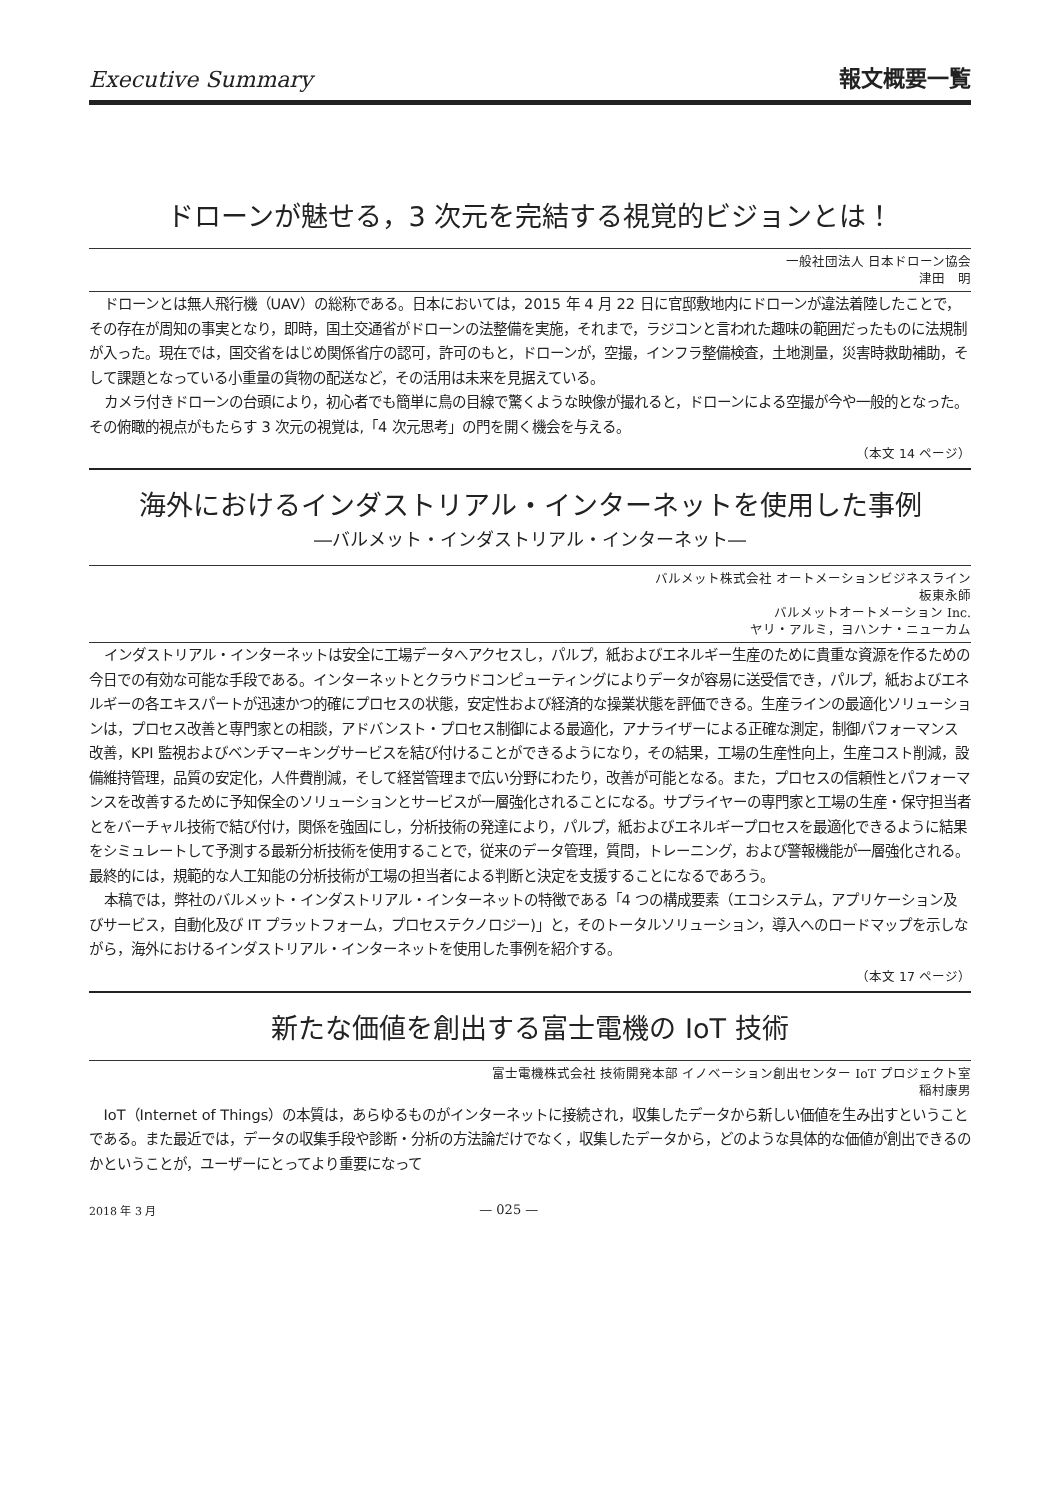Executive Summary 報文概要一覧
ドローンが魅せる，3 次元を完結する視覚的ビジョンとは！
一般社団法人 日本ドローン協会
津田　明
ドローンとは無人飛行機（UAV）の総称である。日本においては，2015 年 4 月 22 日に官邸敷地内にドローンが違法着陸したことで，その存在が周知の事実となり，即時，国土交通省がドローンの法整備を実施，それまで，ラジコンと言われた趣味の範囲だったものに法規制が入った。現在では，国交省をはじめ関係省庁の認可，許可のもと，ドローンが，空撮，インフラ整備検査，土地測量，災害時救助補助，そして課題となっている小重量の貨物の配送など，その活用は未来を見据えている。
カメラ付きドローンの台頭により，初心者でも簡単に鳥の目線で驚くような映像が撮れると，ドローンによる空撮が今や一般的となった。その俯瞰的視点がもたらす 3 次元の視覚は,「4 次元思考」の門を開く機会を与える。
（本文 14 ページ）
海外におけるインダストリアル・インターネットを使用した事例
―バルメット・インダストリアル・インターネット―
バルメット株式会社 オートメーションビジネスライン
板東永師
バルメットオートメーション Inc.
ヤリ・アルミ，ヨハンナ・ニューカム
インダストリアル・インターネットは安全に工場データへアクセスし，パルプ，紙およびエネルギー生産のために貴重な資源を作るための今日での有効な可能な手段である。インターネットとクラウドコンピューティングによりデータが容易に送受信でき，パルプ，紙およびエネルギーの各エキスパートが迅速かつ的確にプロセスの状態，安定性および経済的な操業状態を評価できる。生産ラインの最適化ソリューションは，プロセス改善と専門家との相談，アドバンスト・プロセス制御による最適化，アナライザーによる正確な測定，制御パフォーマンス改善，KPI 監視およびベンチマーキングサービスを結び付けることができるようになり，その結果，工場の生産性向上，生産コスト削減，設備維持管理，品質の安定化，人件費削減，そして経営管理まで広い分野にわたり，改善が可能となる。また，プロセスの信頼性とパフォーマンスを改善するために予知保全のソリューションとサービスが一層強化されることになる。サプライヤーの専門家と工場の生産・保守担当者とをバーチャル技術で結び付け，関係を強固にし，分析技術の発達により，パルプ，紙およびエネルギープロセスを最適化できるように結果をシミュレートして予測する最新分析技術を使用することで，従来のデータ管理，質問，トレーニング，および警報機能が一層強化される。最終的には，規範的な人工知能の分析技術が工場の担当者による判断と決定を支援することになるであろう。
本稿では，弊社のバルメット・インダストリアル・インターネットの特徴である「4 つの構成要素（エコシステム，アプリケーション及びサービス，自動化及び IT プラットフォーム，プロセステクノロジー)」と，そのトータルソリューション，導入へのロードマップを示しながら，海外におけるインダストリアル・インターネットを使用した事例を紹介する。
（本文 17 ページ）
新たな価値を創出する富士電機の IoT 技術
富士電機株式会社 技術開発本部 イノベーション創出センター IoT プロジェクト室
稲村康男
IoT（Internet of Things）の本質は，あらゆるものがインターネットに接続され，収集したデータから新しい価値を生み出すということである。また最近では，データの収集手段や診断・分析の方法論だけでなく，収集したデータから，どのような具体的な価値が創出できるのかということが，ユーザーにとってより重要になって
2018 年 3 月 — 025 —